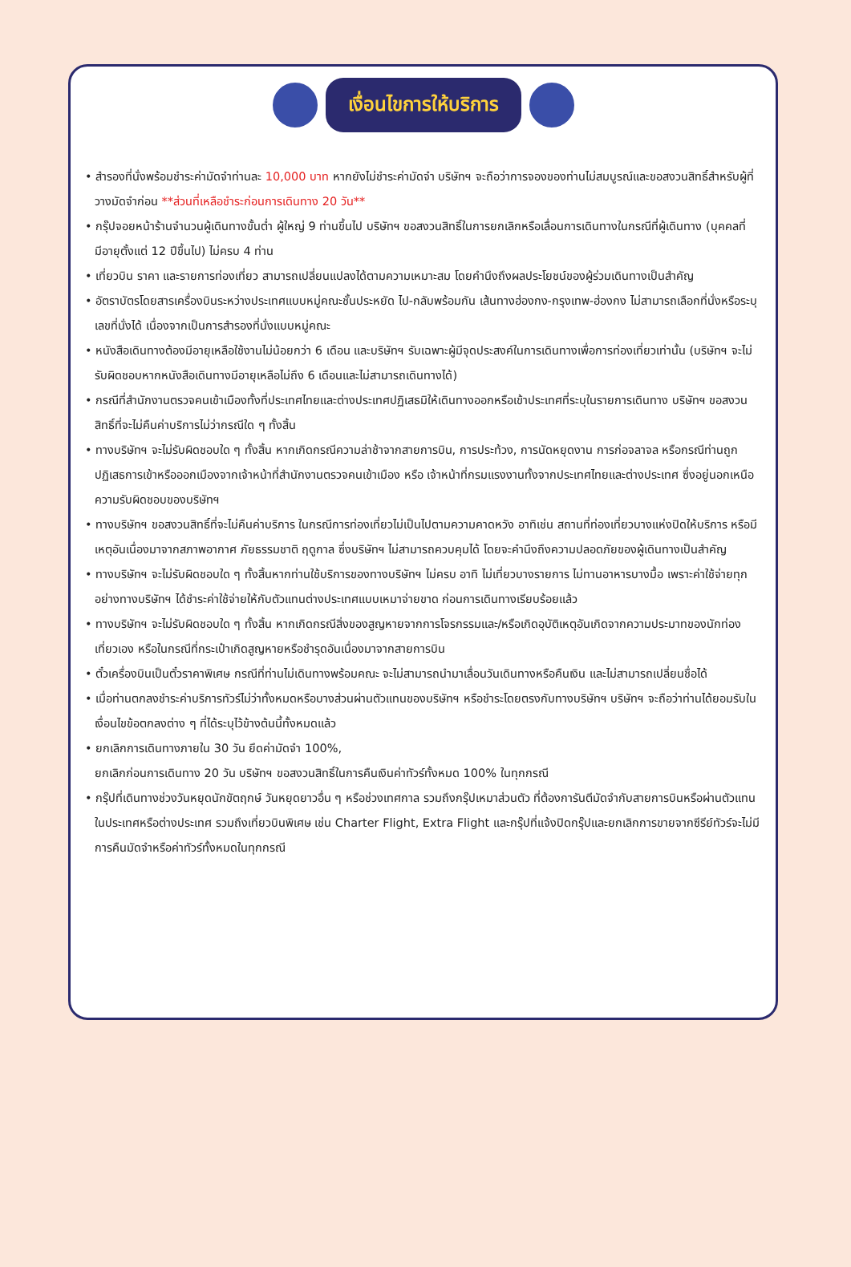เงื่อนไขการให้บริการ
• สำรองที่นั่งพร้อมชำระค่ามัดจำท่านละ 10,000 บาท หากยังไม่ชำระค่ามัดจำ บริษัทฯ จะถือว่าการจองของท่านไม่สมบูรณ์และขอสงวนสิทธิ์สำหรับผู้ที่วางมัดจำก่อน **ส่วนที่เหลือชำระก่อนการเดินทาง 20 วัน**
• กรุ๊ปจอยหน้าร้านจำนวนผู้เดินทางขั้นต่ำ ผู้ใหญ่ 9 ท่านขึ้นไป บริษัทฯ ขอสงวนสิทธิ์ในการยกเลิกหรือเลื่อนการเดินทางในกรณีที่ผู้เดินทาง (บุคคลที่มีอายุตั้งแต่ 12 ปีขึ้นไป) ไม่ครบ 4 ท่าน
• เที่ยวบิน ราคา และรายการท่องเที่ยว สามารถเปลี่ยนแปลงได้ตามความเหมาะสม โดยคำนึงถึงผลประโยชน์ของผู้ร่วมเดินทางเป็นสำคัญ
• อัตราบัตรโดยสารเครื่องบินระหว่างประเทศแบบหมู่คณะชั้นประหยัด ไป-กลับพร้อมกัน เส้นทางฮ่องกง-กรุงเทพ-ฮ่องกง ไม่สามารถเลือกที่นั่งหรือระบุเลขที่นั่งได้ เนื่องจากเป็นการสำรองที่นั่งแบบหมู่คณะ
• หนังสือเดินทางต้องมีอายุเหลือใช้งานไม่น้อยกว่า 6 เดือน และบริษัทฯ รับเฉพาะผู้มีจุดประสงค์ในการเดินทางเพื่อการท่องเที่ยวเท่านั้น (บริษัทฯ จะไม่รับผิดชอบหากหนังสือเดินทางมีอายุเหลือไม่ถึง 6 เดือนและไม่สามารถเดินทางได้)
• กรณีที่สำนักงานตรวจคนเข้าเมืองทั้งที่ประเทศไทยและต่างประเทศปฏิเสธมิให้เดินทางออกหรือเข้าประเทศที่ระบุในรายการเดินทาง บริษัทฯ ขอสงวนสิทธิ์ที่จะไม่คืนค่าบริการไม่ว่ากรณีใด ๆ ทั้งสิ้น
• ทางบริษัทฯ จะไม่รับผิดชอบใด ๆ ทั้งสิ้น หากเกิดกรณีความล่าช้าจากสายการบิน, การประท้วง, การนัดหยุดงาน การก่อจลาจล หรือกรณีท่านถูกปฏิเสธการเข้าหรือออกเมืองจากเจ้าหน้าที่สำนักงานตรวจคนเข้าเมือง หรือ เจ้าหน้าที่กรมแรงงานทั้งจากประเทศไทยและต่างประเทศ ซึ่งอยู่นอกเหนือความรับผิดชอบของบริษัทฯ
• ทางบริษัทฯ ขอสงวนสิทธิ์ที่จะไม่คืนค่าบริการ ในกรณีการท่องเที่ยวไม่เป็นไปตามความคาดหวัง อาทิเช่น สถานที่ท่องเที่ยวบางแห่งปิดให้บริการ หรือมีเหตุอันเนื่องมาจากสภาพอากาศ ภัยธรรมชาติ ฤดูกาล ซึ่งบริษัทฯ ไม่สามารถควบคุมได้ โดยจะคำนึงถึงความปลอดภัยของผู้เดินทางเป็นสำคัญ
• ทางบริษัทฯ จะไม่รับผิดชอบใด ๆ ทั้งสิ้นหากท่านใช้บริการของทางบริษัทฯ ไม่ครบ อาทิ ไม่เที่ยวบางรายการ ไม่ทานอาหารบางมื้อ เพราะค่าใช้จ่ายทุกอย่างทางบริษัทฯ ได้ชำระค่าใช้จ่ายให้กับตัวแทนต่างประเทศแบบเหมาจ่ายขาด ก่อนการเดินทางเรียบร้อยแล้ว
• ทางบริษัทฯ จะไม่รับผิดชอบใด ๆ ทั้งสิ้น หากเกิดกรณีสิ่งของสูญหายจากการโจรกรรมและ/หรือเกิดอุบัติเหตุอันเกิดจากความประมาทของนักท่องเที่ยวเอง หรือในกรณีที่กระเป๋าเกิดสูญหายหรือชำรุดอันเนื่องมาจากสายการบิน
• ตั๋วเครื่องบินเป็นตั๋วราคาพิเศษ กรณีที่ท่านไม่เดินทางพร้อมคณะ จะไม่สามารถนำมาเลื่อนวันเดินทางหรือคืนเงิน และไม่สามารถเปลี่ยนชื่อได้
• เมื่อท่านตกลงชำระค่าบริการทัวร์ไม่ว่าทั้งหมดหรือบางส่วนผ่านตัวแทนของบริษัทฯ หรือชำระโดยตรงกับทางบริษัทฯ บริษัทฯ จะถือว่าท่านได้ยอมรับในเงื่อนไขข้อตกลงต่าง ๆ ที่ได้ระบุไว้ข้างต้นนี้ทั้งหมดแล้ว
• ยกเลิกการเดินทางภายใน 30 วัน ยึดค่ามัดจำ 100%,
ยกเลิกก่อนการเดินทาง 20 วัน บริษัทฯ ขอสงวนสิทธิ์ในการคืนเงินค่าทัวร์ทั้งหมด 100% ในทุกกรณี
• กรุ๊ปที่เดินทางช่วงวันหยุดนักขัตฤกษ์ วันหยุดยาวอื่น ๆ หรือช่วงเทศกาล รวมถึงกรุ๊ปเหมาส่วนตัว ที่ต้องการันตีมัดจำกับสายการบินหรือผ่านตัวแทนในประเทศหรือต่างประเทศ รวมถึงเที่ยวบินพิเศษ เช่น Charter Flight, Extra Flight และกรุ๊ปที่แจ้งปิดกรุ๊ปและยกเลิกการขายจากซีรีย์ทัวร์จะไม่มีการคืนมัดจำหรือค่าทัวร์ทั้งหมดในทุกกรณี